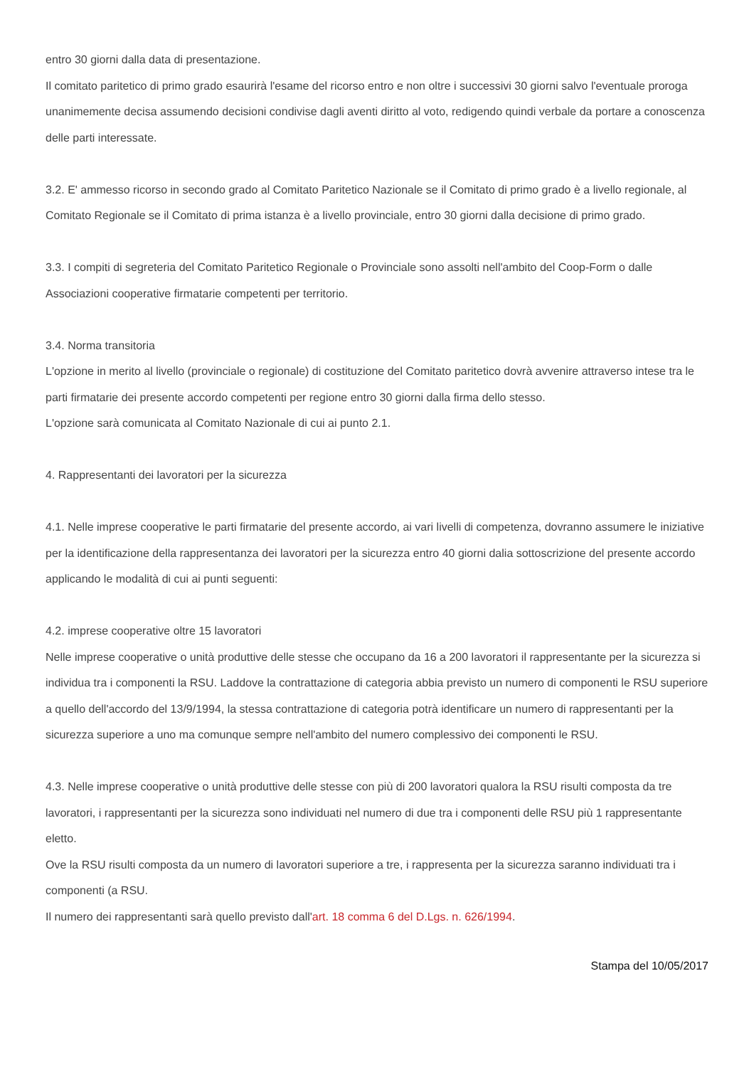entro 30 giorni dalla data di presentazione.
Il comitato paritetico di primo grado esaurirà l'esame del ricorso entro e non oltre i successivi 30 giorni salvo l'eventuale proroga unanimemente decisa assumendo decisioni condivise dagli aventi diritto al voto, redigendo quindi verbale da portare a conoscenza delle parti interessate.
3.2. E' ammesso ricorso in secondo grado al Comitato Paritetico Nazionale se il Comitato di primo grado è a livello regionale, al Comitato Regionale se il Comitato di prima istanza è a livello provinciale, entro 30 giorni dalla decisione di primo grado.
3.3. I compiti di segreteria del Comitato Paritetico Regionale o Provinciale sono assolti nell'ambito del Coop-Form o dalle Associazioni cooperative firmatarie competenti per territorio.
3.4. Norma transitoria
L'opzione in merito al livello (provinciale o regionale) di costituzione del Comitato paritetico dovrà avvenire attraverso intese tra le parti firmatarie dei presente accordo competenti per regione entro 30 giorni dalla firma dello stesso.
L'opzione sarà comunicata al Comitato Nazionale di cui ai punto 2.1.
4. Rappresentanti dei lavoratori per la sicurezza
4.1. Nelle imprese cooperative le parti firmatarie del presente accordo, ai vari livelli di competenza, dovranno assumere le iniziative per la identificazione della rappresentanza dei lavoratori per la sicurezza entro 40 giorni dalia sottoscrizione del presente accordo applicando le modalità di cui ai punti seguenti:
4.2. imprese cooperative oltre 15 lavoratori
Nelle imprese cooperative o unità produttive delle stesse che occupano da 16 a 200 lavoratori il rappresentante per la sicurezza si individua tra i componenti la RSU. Laddove la contrattazione di categoria abbia previsto un numero di componenti le RSU superiore a quello dell'accordo del 13/9/1994, la stessa contrattazione di categoria potrà identificare un numero di rappresentanti per la sicurezza superiore a uno ma comunque sempre nell'ambito del numero complessivo dei componenti le RSU.
4.3. Nelle imprese cooperative o unità produttive delle stesse con più di 200 lavoratori qualora la RSU risulti composta da tre lavoratori, i rappresentanti per la sicurezza sono individuati nel numero di due tra i componenti delle RSU più 1 rappresentante eletto.
Ove la RSU risulti composta da un numero di lavoratori superiore a tre, i rappresenta per la sicurezza saranno individuati tra i componenti (a RSU.
Il numero dei rappresentanti sarà quello previsto dall'art. 18 comma 6 del D.Lgs. n. 626/1994.
Stampa del 10/05/2017